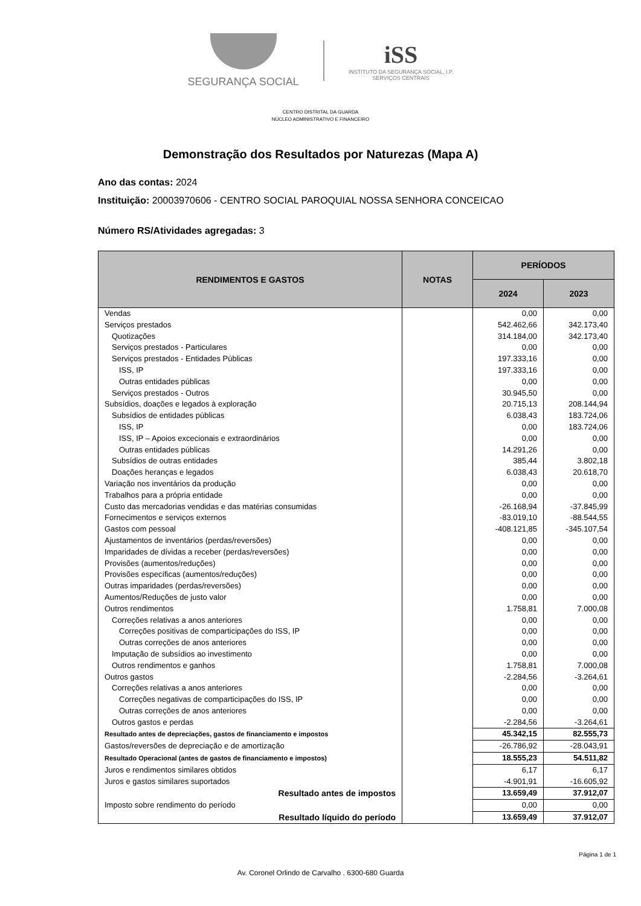SEGURANÇA SOCIAL
iSS
INSTITUTO DA SEGURANÇA SOCIAL, I.P.
SERVIÇOS CENTRAIS
CENTRO DISTRITAL DA GUARDA
NÚCLEO ADMINISTRATIVO E FINANCEIRO
Demonstração dos Resultados por Naturezas (Mapa A)
Ano das contas: 2024
Instituição: 20003970606 - CENTRO SOCIAL PAROQUIAL NOSSA SENHORA CONCEICAO
Número RS/Atividades agregadas: 3
| RENDIMENTOS E GASTOS | NOTAS | PERÍODOS | |
| --- | --- | --- | --- |
| | | 2024 | 2023 |
| Vendas | | 0,00 | 0,00 |
| Serviços prestados | | 542.462,66 | 342.173,40 |
| Quotizações | | 314.184,00 | 342.173,40 |
| Serviços prestados - Particulares | | 0,00 | 0,00 |
| Serviços prestados - Entidades Públicas | | 197.333,16 | 0,00 |
| ISS, IP | | 197.333,16 | 0,00 |
| Outras entidades públicas | | 0,00 | 0,00 |
| Serviços prestados - Outros | | 30.945,50 | 0,00 |
| Subsídios, doações e legados à exploração | | 20.715,13 | 208.144,94 |
| Subsídios de entidades públicas | | 6.038,43 | 183.724,06 |
| ISS, IP | | 0,00 | 183.724,06 |
| ISS, IP – Apoios excecionais e extraordinários | | 0,00 | 0,00 |
| Outras entidades públicas | | 14.291,26 | 0,00 |
| Subsídios de outras entidades | | 385,44 | 3.802,18 |
| Doações heranças e legados | | 6.038,43 | 20.618,70 |
| Variação nos inventários da produção | | 0,00 | 0,00 |
| Trabalhos para a própria entidade | | 0,00 | 0,00 |
| Custo das mercadorias vendidas e das matérias consumidas | | -26.168,94 | -37.845,99 |
| Fornecimentos e serviços externos | | -83.019,10 | -88.544,55 |
| Gastos com pessoal | | -408.121,85 | -345.107,54 |
| Ajustamentos de inventários (perdas/reversões) | | 0,00 | 0,00 |
| Imparidades de dívidas a receber (perdas/reversões) | | 0,00 | 0,00 |
| Provisões (aumentos/reduções) | | 0,00 | 0,00 |
| Provisões específicas (aumentos/reduções) | | 0,00 | 0,00 |
| Outras imparidades (perdas/reversões) | | 0,00 | 0,00 |
| Aumentos/Reduções de justo valor | | 0,00 | 0,00 |
| Outros rendimentos | | 1.758,81 | 7.000,08 |
| Correções relativas a anos anteriores | | 0,00 | 0,00 |
| Correções positivas de comparticipações do ISS, IP | | 0,00 | 0,00 |
| Outras correções de anos anteriores | | 0,00 | 0,00 |
| Imputação de subsídios ao investimento | | 0,00 | 0,00 |
| Outros rendimentos e ganhos | | 1.758,81 | 7.000,08 |
| Outros gastos | | -2.284,56 | -3.264,61 |
| Correções relativas a anos anteriores | | 0,00 | 0,00 |
| Correções negativas de comparticipações do ISS, IP | | 0,00 | 0,00 |
| Outras correções de anos anteriores | | 0,00 | 0,00 |
| Outros gastos e perdas | | -2.284,56 | -3.264,61 |
| Resultado antes de depreciações, gastos de financiamento e impostos | | 45.342,15 | 82.555,73 |
| Gastos/reversões de depreciação e de amortização | | -26.786,92 | -28.043,91 |
| Resultado Operacional (antes de gastos de financiamento e impostos) | | 18.555,23 | 54.511,82 |
| Juros e rendimentos similares obtidos | | 6,17 | 6,17 |
| Juros e gastos similares suportados | | -4.901,91 | -16.605,92 |
| Resultado antes de impostos | | 13.659,49 | 37.912,07 |
| Imposto sobre rendimento do período | | 0,00 | 0,00 |
| Resultado líquido do período | | 13.659,49 | 37.912,07 |
Página 1 de 1
Av. Coronel Orlindo de Carvalho . 6300-680 Guarda